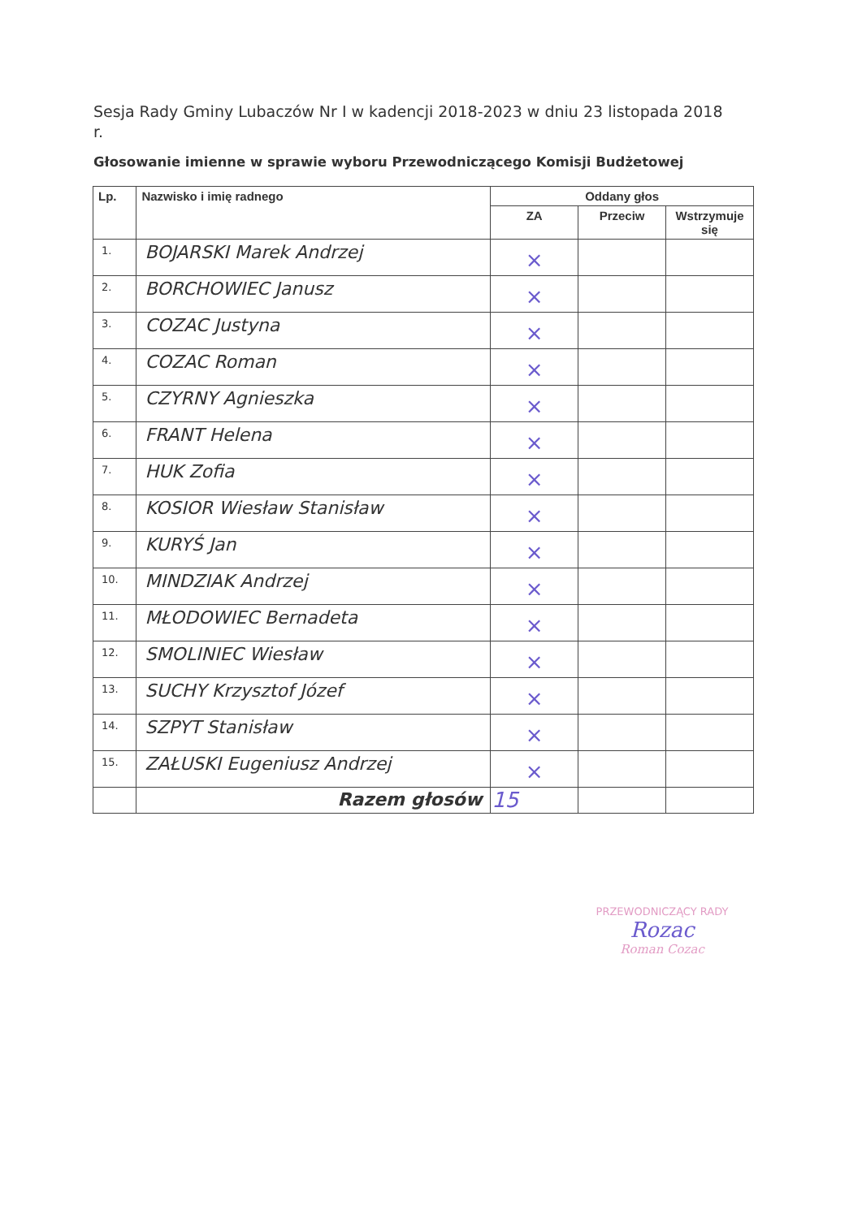Sesja Rady Gminy Lubaczów Nr I w kadencji 2018-2023 w dniu 23 listopada 2018 r.
Głosowanie imienne w sprawie wyboru Przewodniczącego Komisji Budżetowej
| Lp. | Nazwisko i imię radnego | Oddany głos | | |
| --- | --- | --- | --- | --- |
| | | ZA | Przeciw | Wstrzymuje się |
| 1. | BOJARSKI Marek Andrzej | × | | |
| 2. | BORCHOWIEC Janusz | × | | |
| 3. | COZAC Justyna | × | | |
| 4. | COZAC Roman | × | | |
| 5. | CZYRNY Agnieszka | × | | |
| 6. | FRANT Helena | × | | |
| 7. | HUK Zofia | × | | |
| 8. | KOSIOR Wiesław Stanisław | × | | |
| 9. | KURYŚ Jan | × | | |
| 10. | MINDZIAK Andrzej | × | | |
| 11. | MŁODOWIEC Bernadeta | × | | |
| 12. | SMOLINIEC Wiesław | × | | |
| 13. | SUCHY Krzysztof Józef | × | | |
| 14. | SZPYT Stanisław | × | | |
| 15. | ZAŁUSKI Eugeniusz Andrzej | × | | |
| | Razem głosów | 15 | | |
PRZEWODNICZĄCY RADY
Rozac
Roman Cozac